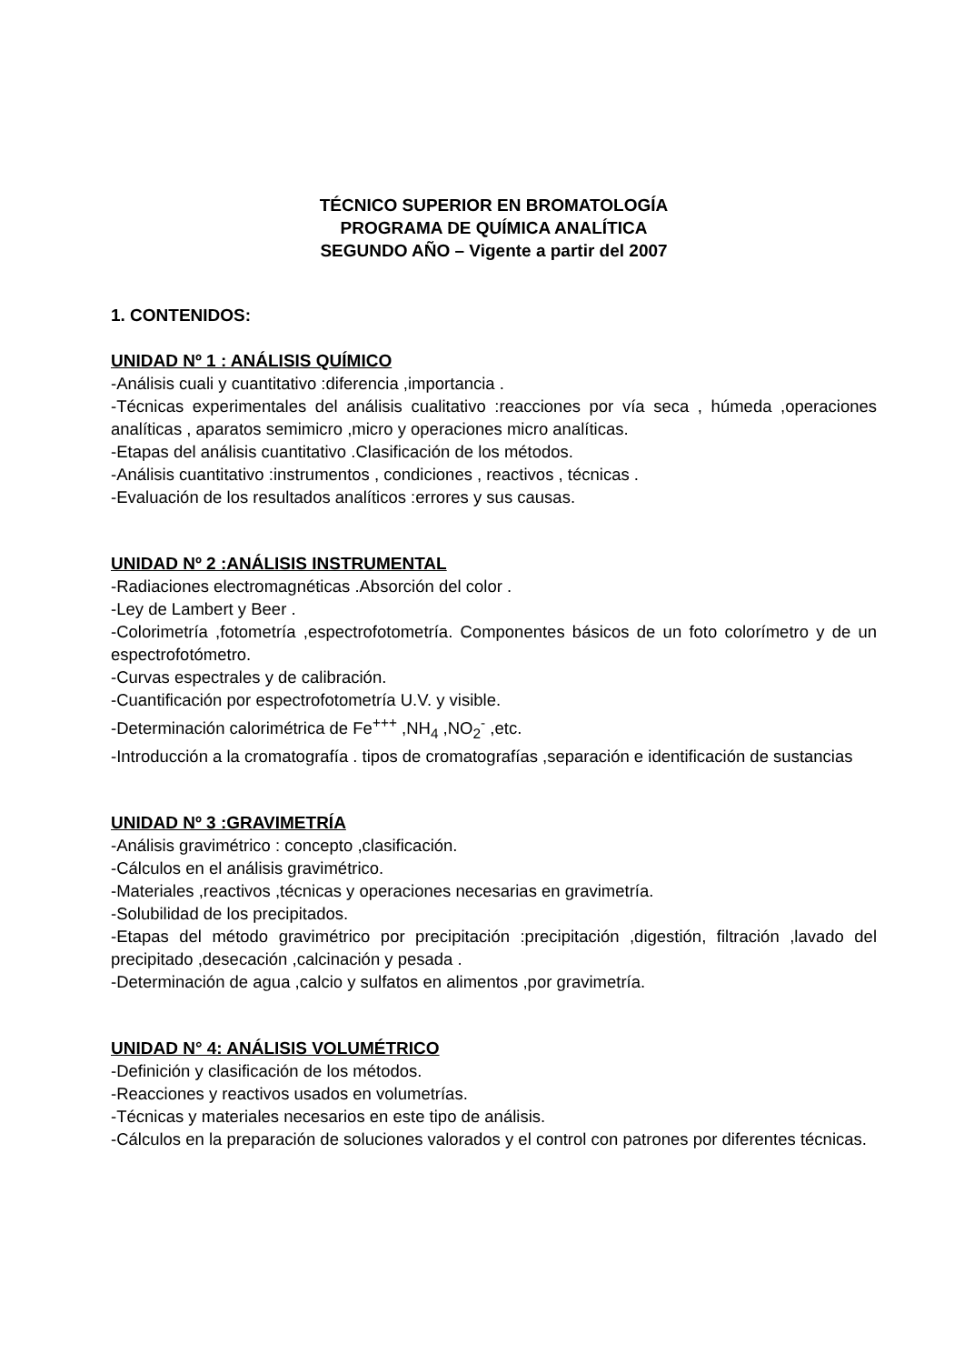TÉCNICO SUPERIOR EN BROMATOLOGÍA
PROGRAMA DE QUÍMICA ANALÍTICA
SEGUNDO AÑO – Vigente a partir del 2007
1. CONTENIDOS:
UNIDAD Nº 1 : ANÁLISIS QUÍMICO
-Análisis cuali y cuantitativo :diferencia ,importancia .
-Técnicas experimentales del análisis cualitativo :reacciones por vía seca , húmeda ,operaciones analíticas , aparatos semimicro ,micro y operaciones micro analíticas.
-Etapas del análisis cuantitativo .Clasificación de los métodos.
-Análisis cuantitativo :instrumentos , condiciones , reactivos , técnicas .
-Evaluación de los resultados analíticos :errores y sus causas.
UNIDAD Nº 2 :ANÁLISIS INSTRUMENTAL
-Radiaciones electromagnéticas .Absorción del color .
-Ley de Lambert y Beer .
-Colorimetría ,fotometría ,espectrofotometría. Componentes básicos de un foto colorímetro y de un espectrofotómetro.
-Curvas espectrales y de calibración.
-Cuantificación por espectrofotometría U.V. y visible.
-Determinación calorimétrica de Fe<sup>+++</sup> ,NH<sub>4</sub> ,NO<sub>2</sub><sup>-</sup> ,etc.
-Introducción a la cromatografía . tipos de cromatografías ,separación e identificación de sustancias
UNIDAD Nº 3 :GRAVIMETRÍA
-Análisis gravimétrico : concepto ,clasificación.
-Cálculos en el análisis gravimétrico.
-Materiales ,reactivos ,técnicas y operaciones necesarias en gravimetría.
-Solubilidad de los precipitados.
-Etapas del método gravimétrico por precipitación :precipitación ,digestión, filtración ,lavado del precipitado ,desecación ,calcinación y pesada .
-Determinación de agua ,calcio y sulfatos en alimentos ,por gravimetría.
UNIDAD N° 4: ANÁLISIS VOLUMÉTRICO
-Definición y clasificación de los métodos.
-Reacciones y reactivos usados en volumetrías.
-Técnicas y materiales necesarios en este tipo de análisis.
-Cálculos en la preparación de soluciones valorados y el control con patrones por diferentes técnicas.